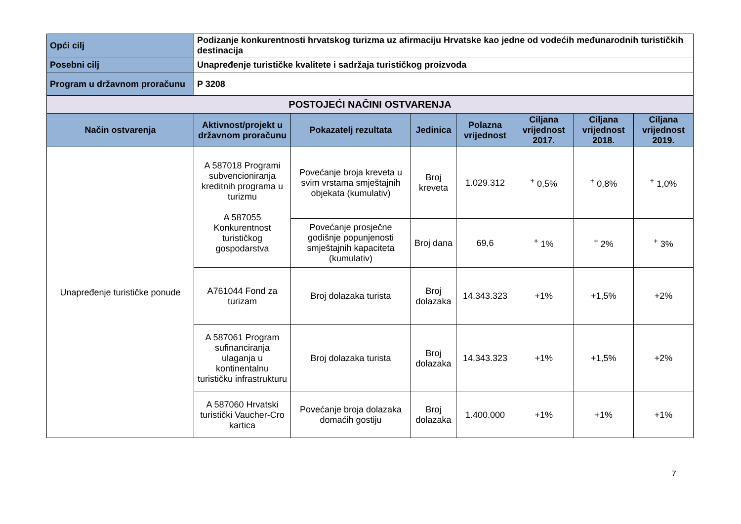| Opći cilj | Podizanje konkurentnosti hrvatskog turizma uz afirmaciju Hrvatske kao jedne od vodećih međunarodnih turističkih destinacija | | | | | | |
| Posebni cilj | Unapređenje turističke kvalitete i sadržaja turističkog proizvoda | | | | | | |
| Program u državnom proračunu | P 3208 | | | | | | |
| POSTOJEĆI NAČINI OSTVARENJA | | | | | | | |
| Način ostvarenja | Aktivnost/projekt u državnom proračunu | Pokazatelj rezultata | Jedinica | Polazna vrijednost | Ciljana vrijednost 2017. | Ciljana vrijednost 2018. | Ciljana vrijednost 2019. |
| Unapređenje turističke ponude | A 587018 Programi subvencioniranja kreditnih programa u turizmu A 587055 Konkurentnost turističkog gospodarstva | Povećanje broja kreveta u svim vrstama smještajnih objekata (kumulativ) | Broj kreveta | 1.029.312 | <sup>+</sup> 0,5% | <sup>+</sup> 0,8% | <sup>+</sup> 1,0% |
| | | Povećanje prosječne godišnje popunjenosti smještajnih kapaciteta (kumulativ) | Broj dana | 69,6 | <sup>+</sup> 1% | <sup>+</sup> 2% | <sup>+</sup> 3% |
| | A761044 Fond za turizam | Broj dolazaka turista | Broj dolazaka | 14.343.323 | +1% | +1,5% | +2% |
| | A 587061 Program sufinanciranja ulaganja u kontinentalnu turističku infrastrukturu | Broj dolazaka turista | Broj dolazaka | 14.343.323 | +1% | +1,5% | +2% |
| | A 587060 Hrvatski turistički Vaucher-Cro kartica | Povećanje broja dolazaka domaćih gostiju | Broj dolazaka | 1.400.000 | +1% | +1% | +1% |
7